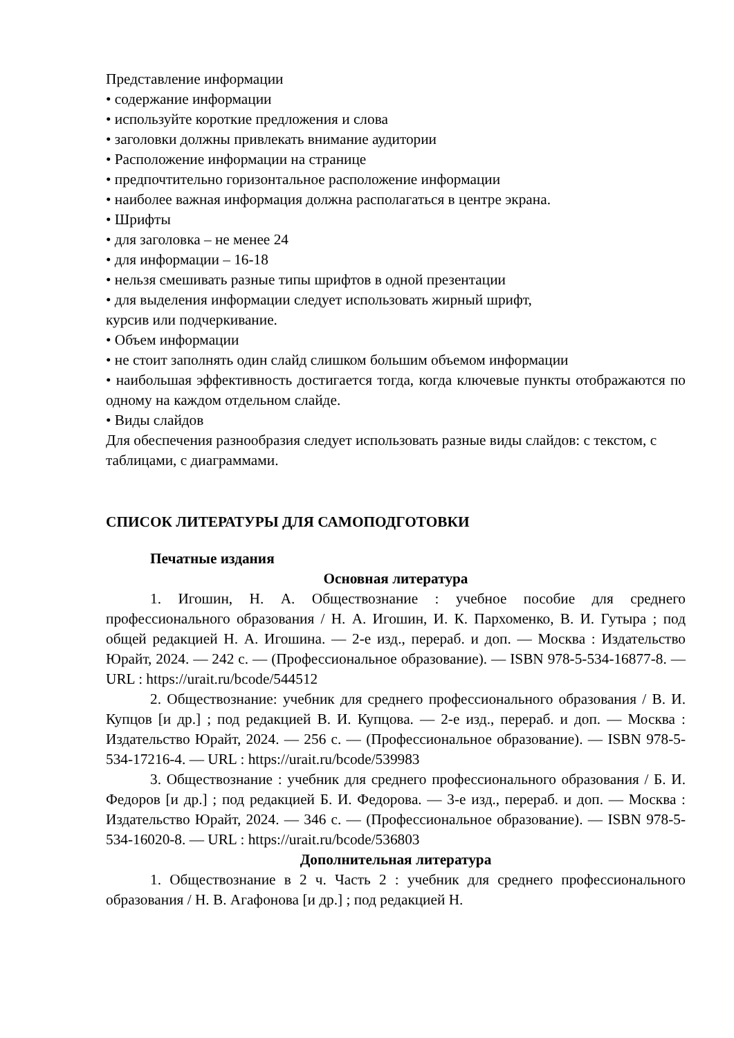Представление информации
• содержание информации
• используйте короткие предложения и слова
• заголовки должны привлекать внимание аудитории
• Расположение информации на странице
• предпочтительно горизонтальное расположение информации
• наиболее важная информация должна располагаться в центре экрана.
• Шрифты
• для заголовка – не менее 24
• для информации – 16-18
• нельзя смешивать разные типы шрифтов в одной презентации
• для выделения информации следует использовать жирный шрифт,
курсив или подчеркивание.
• Объем информации
• не стоит заполнять один слайд слишком большим объемом информации
• наибольшая эффективность достигается тогда, когда ключевые пункты отображаются по одному на каждом отдельном слайде.
• Виды слайдов
Для обеспечения разнообразия следует использовать разные виды слайдов: с текстом, с таблицами, с диаграммами.
СПИСОК ЛИТЕРАТУРЫ ДЛЯ САМОПОДГОТОВКИ
Печатные издания
Основная литература
1. Игошин, Н. А. Обществознание : учебное пособие для среднего профессионального образования / Н. А. Игошин, И. К. Пархоменко, В. И. Гутыра ; под общей редакцией Н. А. Игошина. — 2-е изд., перераб. и доп. — Москва : Издательство Юрайт, 2024. — 242 с. — (Профессиональное образование). — ISBN 978-5-534-16877-8. — URL : https://urait.ru/bcode/544512
2. Обществознание: учебник для среднего профессионального образования / В. И. Купцов [и др.] ; под редакцией В. И. Купцова. — 2-е изд., перераб. и доп. — Москва : Издательство Юрайт, 2024. — 256 с. — (Профессиональное образование). — ISBN 978-5-534-17216-4. — URL : https://urait.ru/bcode/539983
3. Обществознание : учебник для среднего профессионального образования / Б. И. Федоров [и др.] ; под редакцией Б. И. Федорова. — 3-е изд., перераб. и доп. — Москва : Издательство Юрайт, 2024. — 346 с. — (Профессиональное образование). — ISBN 978-5-534-16020-8. — URL : https://urait.ru/bcode/536803
Дополнительная литература
1. Обществознание в 2 ч. Часть 2 : учебник для среднего профессионального образования / Н. В. Агафонова [и др.] ; под редакцией Н.